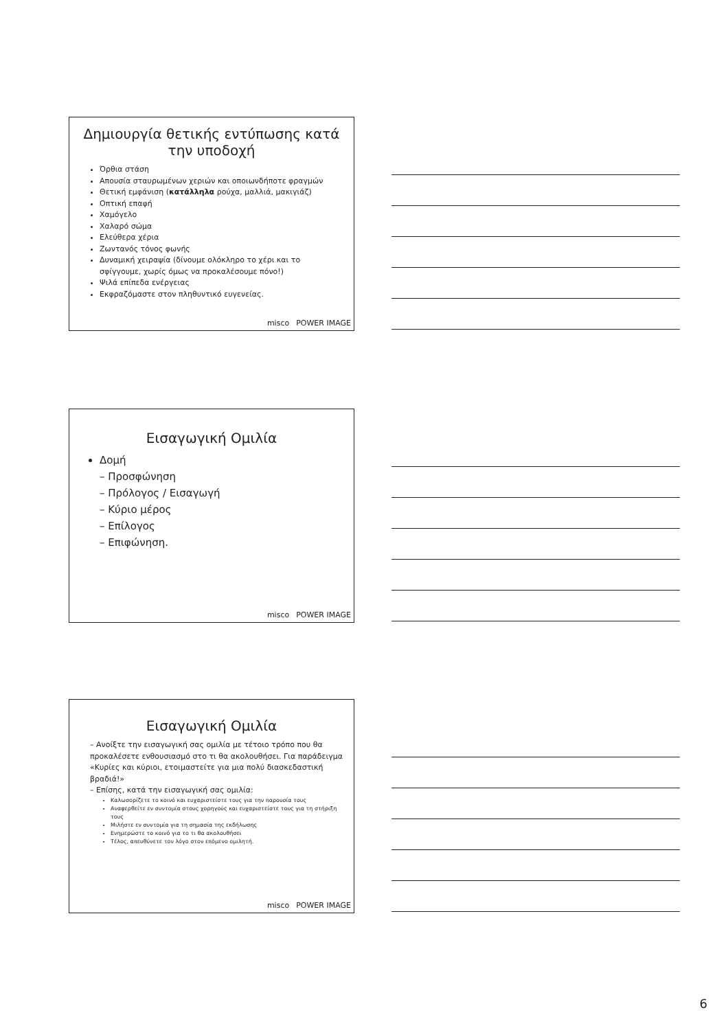Δημιουργία θετικής εντύπωσης κατά την υποδοχή
Όρθια στάση
Απουσία σταυρωμένων χεριών και οποιωνδήποτε φραγμών
Θετική εμφάνιση (κατάλληλα ρούχα, μαλλιά, μακιγιάζ)
Οπτική επαφή
Χαμόγελο
Χαλαρό σώμα
Ελεύθερα χέρια
Ζωντανός τόνος φωνής
Δυναμική χειραψία (δίνουμε ολόκληρο το χέρι και το σφίγγουμε, χωρίς όμως να προκαλέσουμε πόνο!)
Ψιλά επίπεδα ενέργειας
Εκφραζόμαστε στον πληθυντικό ευγενείας.
misco POWER IMAGE
Εισαγωγική Ομιλία
Δομή
– Προσφώνηση
– Πρόλογος / Εισαγωγή
– Κύριο μέρος
– Επίλογος
– Επιφώνηση.
misco POWER IMAGE
Εισαγωγική Ομιλία
– Ανοίξτε την εισαγωγική σας ομιλία με τέτοιο τρόπο που θα προκαλέσετε ενθουσιασμό στο τι θα ακολουθήσει. Για παράδειγμα «Κυρίες και κύριοι, ετοιμαστείτε για μια πολύ διασκεδαστική βραδιά!»
– Επίσης, κατά την εισαγωγική σας ομιλία:
Καλωσορίζετε το κοινό και ευχαριστείστε τους για την παρουσία τους
Αναφερθείτε εν συντομία στους χορηγούς και ευχαριστείστε τους για τη στήριξη τους
Μιλήστε εν συντομία για τη σημασία της εκδήλωσης
Ενημερώστε το κοινό για το τι θα ακολουθήσει
Τέλος, απευθύνετε τον λόγο στον επόμενο ομιλητή.
misco POWER IMAGE
6